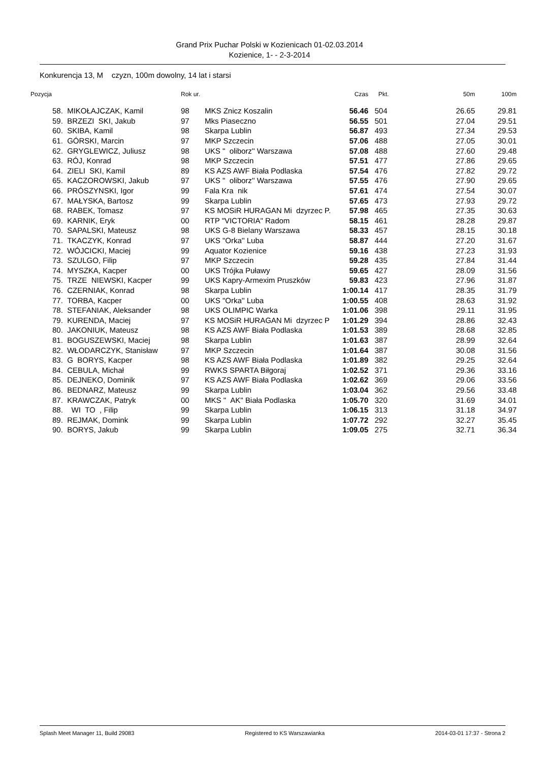Grand Prix Puchar Polski w Kozienicach 01-02.03.2014
Kozienice, 1- - 2-3-2014
Konkurencja 13, M czyzn, 100m dowolny, 14 lat i starsi
| Pozycja | | Rok ur. | | Czas | Pkt. | 50m | 100m |
| --- | --- | --- | --- | --- | --- | --- | --- |
| 58. | MIKOŁAJCZAK, Kamil | 98 | MKS Znicz Koszalin | 56.46 | 504 | 26.65 | 29.81 |
| 59. | BRZEZI SKI, Jakub | 97 | Mks Piaseczno | 56.55 | 501 | 27.04 | 29.51 |
| 60. | SKIBA, Kamil | 98 | Skarpa Lublin | 56.87 | 493 | 27.34 | 29.53 |
| 61. | GÓRSKI, Marcin | 97 | MKP Szczecin | 57.06 | 488 | 27.05 | 30.01 |
| 62. | GRYGLEWICZ, Juliusz | 98 | UKS " oliborz'' Warszawa | 57.08 | 488 | 27.60 | 29.48 |
| 63. | RÓJ, Konrad | 98 | MKP Szczecin | 57.51 | 477 | 27.86 | 29.65 |
| 64. | ZIELI SKI, Kamil | 89 | KS AZS AWF Biała Podlaska | 57.54 | 476 | 27.82 | 29.72 |
| 65. | KACZOROWSKI, Jakub | 97 | UKS " oliborz'' Warszawa | 57.55 | 476 | 27.90 | 29.65 |
| 66. | PRÓSZYNSKI, Igor | 99 | Fala Kra nik | 57.61 | 474 | 27.54 | 30.07 |
| 67. | MAŁYSKA, Bartosz | 99 | Skarpa Lublin | 57.65 | 473 | 27.93 | 29.72 |
| 68. | RABEK, Tomasz | 97 | KS MOSiR HURAGAN Mi dzyrzec P. | 57.98 | 465 | 27.35 | 30.63 |
| 69. | KARNIK, Eryk | 00 | RTP "VICTORIA" Radom | 58.15 | 461 | 28.28 | 29.87 |
| 70. | SAPALSKI, Mateusz | 98 | UKS G-8 Bielany Warszawa | 58.33 | 457 | 28.15 | 30.18 |
| 71. | TKACZYK, Konrad | 97 | UKS "Orka'' Luba | 58.87 | 444 | 27.20 | 31.67 |
| 72. | WÓJCICKI, Maciej | 99 | Aquator Kozienice | 59.16 | 438 | 27.23 | 31.93 |
| 73. | SZULGO, Filip | 97 | MKP Szczecin | 59.28 | 435 | 27.84 | 31.44 |
| 74. | MYSZKA, Kacper | 00 | UKS Trójka Puławy | 59.65 | 427 | 28.09 | 31.56 |
| 75. | TRZE NIEWSKI, Kacper | 99 | UKS Kapry-Armexim Pruszków | 59.83 | 423 | 27.96 | 31.87 |
| 76. | CZERNIAK, Konrad | 98 | Skarpa Lublin | 1:00.14 | 417 | 28.35 | 31.79 |
| 77. | TORBA, Kacper | 00 | UKS "Orka'' Luba | 1:00.55 | 408 | 28.63 | 31.92 |
| 78. | STEFANIAK, Aleksander | 98 | UKS OLIMPIC Warka | 1:01.06 | 398 | 29.11 | 31.95 |
| 79. | KURENDA, Maciej | 97 | KS MOSiR HURAGAN Mi dzyrzec P | 1:01.29 | 394 | 28.86 | 32.43 |
| 80. | JAKONIUK, Mateusz | 98 | KS AZS AWF Biała Podlaska | 1:01.53 | 389 | 28.68 | 32.85 |
| 81. | BOGUSZEWSKI, Maciej | 98 | Skarpa Lublin | 1:01.63 | 387 | 28.99 | 32.64 |
| 82. | WŁODARCZYK, Stanisław | 97 | MKP Szczecin | 1:01.64 | 387 | 30.08 | 31.56 |
| 83. | G BORYS, Kacper | 98 | KS AZS AWF Biała Podlaska | 1:01.89 | 382 | 29.25 | 32.64 |
| 84. | CEBULA, Michał | 99 | RWKS SPARTA Biłgoraj | 1:02.52 | 371 | 29.36 | 33.16 |
| 85. | DEJNEKO, Dominik | 97 | KS AZS AWF Biała Podlaska | 1:02.62 | 369 | 29.06 | 33.56 |
| 86. | BEDNARZ, Mateusz | 99 | Skarpa Lublin | 1:03.04 | 362 | 29.56 | 33.48 |
| 87. | KRAWCZAK, Patryk | 00 | MKS " AK" Biała Podlaska | 1:05.70 | 320 | 31.69 | 34.01 |
| 88. | WI TO , Filip | 99 | Skarpa Lublin | 1:06.15 | 313 | 31.18 | 34.97 |
| 89. | REJMAK, Domink | 99 | Skarpa Lublin | 1:07.72 | 292 | 32.27 | 35.45 |
| 90. | BORYS, Jakub | 99 | Skarpa Lublin | 1:09.05 | 275 | 32.71 | 36.34 |
Splash Meet Manager 11, Build 29083 Registered to KS Warszawianka 2014-03-01 17:37 - Strona 2